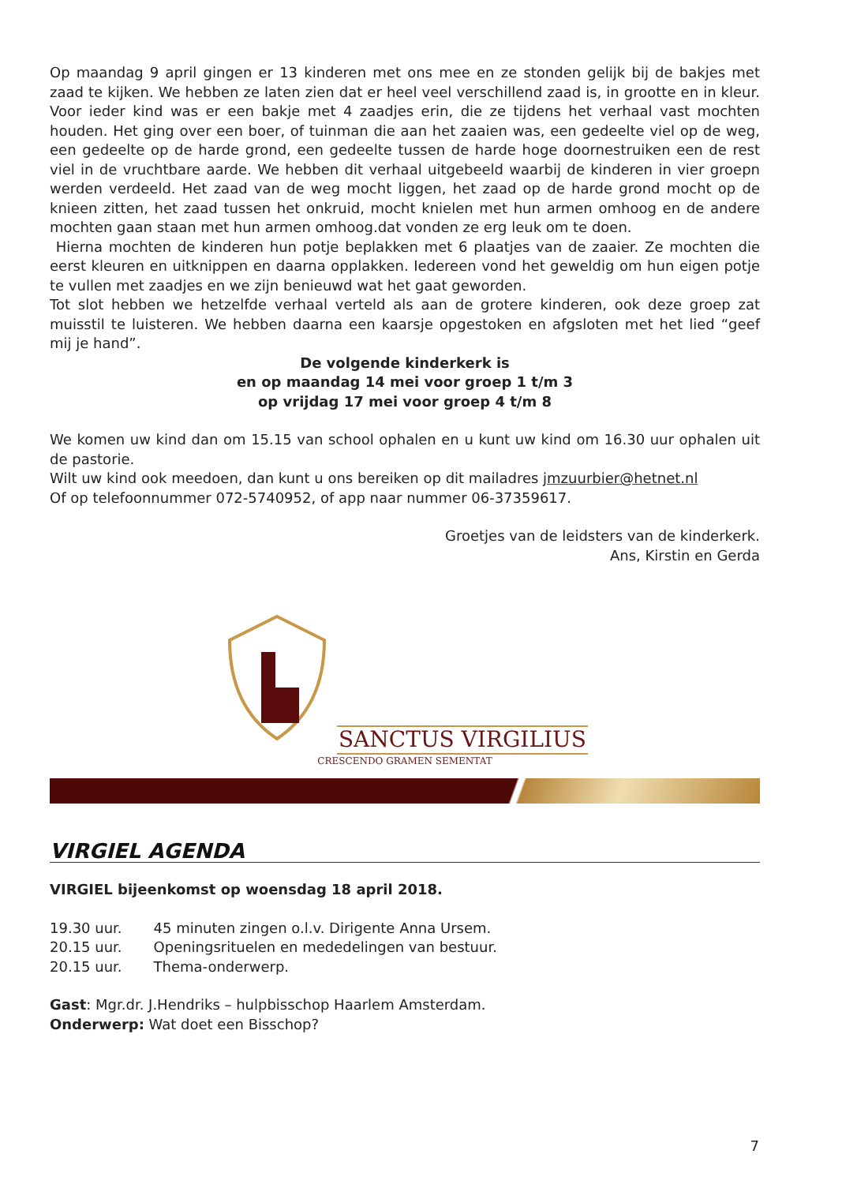Op maandag 9 april gingen er 13 kinderen met ons mee en ze stonden gelijk bij de bakjes met zaad te kijken. We hebben ze laten zien dat er heel veel verschillend zaad is, in grootte en in kleur. Voor ieder kind was er een bakje met 4 zaadjes erin, die ze tijdens het verhaal vast mochten houden. Het ging over een boer, of tuinman die aan het zaaien was, een gedeelte viel op de weg, een gedeelte op de harde grond, een gedeelte tussen de harde hoge doornestruiken een de rest viel in de vruchtbare aarde. We hebben dit verhaal uitgebeeld waarbij de kinderen in vier groepn werden verdeeld. Het zaad van de weg mocht liggen, het zaad op de harde grond mocht op de knieen zitten, het zaad tussen het onkruid, mocht knielen met hun armen omhoog en de andere mochten gaan staan met hun armen omhoog.dat vonden ze erg leuk om te doen.
Hierna mochten de kinderen hun potje beplakken met 6 plaatjes van de zaaier. Ze mochten die eerst kleuren en uitknippen en daarna opplakken. Iedereen vond het geweldig om hun eigen potje te vullen met zaadjes en we zijn benieuwd wat het gaat geworden.
Tot slot hebben we hetzelfde verhaal verteld als aan de grotere kinderen, ook deze groep zat muisstil te luisteren. We hebben daarna een kaarsje opgestoken en afgsloten met het lied “geef mij je hand”.
De volgende kinderkerk is
en op maandag 14 mei voor groep 1 t/m 3
op vrijdag 17 mei voor groep 4 t/m 8
We komen uw kind dan om 15.15 van school ophalen en u kunt uw kind om 16.30 uur ophalen uit de pastorie.
Wilt uw kind ook meedoen, dan kunt u ons bereiken op dit mailadres jmzuurbier@hetnet.nl
Of op telefoonnummer 072-5740952, of app naar nummer 06-37359617.
Groetjes van de leidsters van de kinderkerk.
Ans, Kirstin en Gerda
SANCTUS VIRGILIUS
CRESCENDO GRAMEN SEMENTAT
VIRGIEL AGENDA
VIRGIEL bijeenkomst op woensdag 18 april 2018.
| 19.30 uur. | 45 minuten zingen o.l.v. Dirigente Anna Ursem. |
| 20.15 uur. | Openingsrituelen en mededelingen van bestuur. |
| 20.15 uur. | Thema-onderwerp. |
Gast: Mgr.dr. J.Hendriks – hulpbisschop Haarlem Amsterdam.
Onderwerp: Wat doet een Bisschop?
7